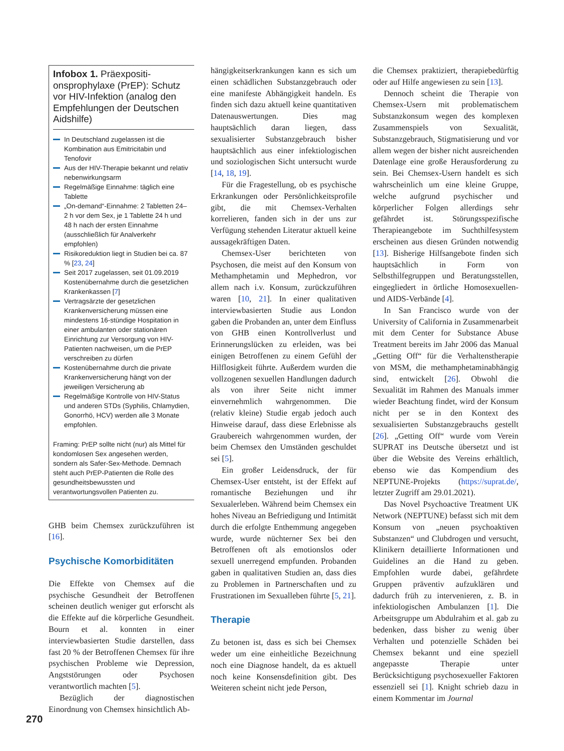Infobox 1. Präexpositi­onsprophylaxe (PrEP): Schutz vor HIV-Infektion (analog den Empfehlungen der Deutschen Aidshilfe)
In Deutschland zugelassen ist die Kombination aus Emitricitabin und Tenofovir
Aus der HIV-Therapie bekannt und relativ nebenwirkungsarm
Regelmäßige Einnahme: täglich eine Tablette
„On-demand“-Einnahme: 2 Tabletten 24–2 h vor dem Sex, je 1 Tablette 24 h und 48 h nach der ersten Einnahme (ausschließlich für Analverkehr empfohlen)
Risikoreduktion liegt in Studien bei ca. 87 % [23, 24]
Seit 2017 zugelassen, seit 01.09.2019 Kostenübernahme durch die gesetzlichen Krankenkassen [7]
Vertragsärzte der gesetzlichen Krankenversicherung müssen eine mindestens 16-stündige Hospitation in einer ambulanten oder stationären Einrichtung zur Versorgung von HIV-Patienten nachweisen, um die PrEP verschreiben zu dürfen
Kostenübernahme durch die private Krankenversicherung hängt von der jeweiligen Versicherung ab
Regelmäßige Kontrolle von HIV-Status und anderen STDs (Syphilis, Chlamydien, Gonorrhö, HCV) werden alle 3 Monate empfohlen.
Framing: PrEP sollte nicht (nur) als Mittel für kondomlosen Sex angesehen werden, sondern als Safer-Sex-Methode. Demnach steht auch PrEP-Patienten die Rolle des gesundheitsbewussten und verantwortungsvollen Patienten zu.
GHB beim Chemsex zurückzuführen ist [16].
Psychische Komorbiditäten
Die Effekte von Chemsex auf die psychische Gesundheit der Betroffenen scheinen deutlich weniger gut erforscht als die Effekte auf die körperliche Gesundheit. Bourn et al. konnten in einer interviewbasierten Studie darstellen, dass fast 20 % der Betroffenen Chemsex für ihre psychischen Probleme wie Depression, Angststörungen oder Psychosen verantwortlich machten [5].
Bezüglich der diagnostischen Einordnung von Chemsex hinsichtlich Ab-
hängigkeitserkrankungen kann es sich um einen schädlichen Substanzgebrauch oder eine manifeste Abhängigkeit handeln. Es finden sich dazu aktuell keine quantitativen Datenauswertungen. Dies mag hauptsächlich daran liegen, dass sexualisierter Substanzgebrauch bisher hauptsächlich aus einer infektiologischen und soziologischen Sicht untersucht wurde [14, 18, 19].
Für die Fragestellung, ob es psychische Erkrankungen oder Persönlichkeitsprofile gibt, die mit Chemsex-Verhalten korrelieren, fanden sich in der uns zur Verfügung stehenden Literatur aktuell keine aussagekräftigen Daten.
Chemsex-User berichteten von Psychosen, die meist auf den Konsum von Methamphetamin und Mephedron, vor allem nach i.v. Konsum, zurückzuführen waren [10, 21]. In einer qualitativen interviewbasierten Studie aus London gaben die Probanden an, unter dem Einfluss von GHB einen Kontrollverlust und Erinnerungslücken zu erleiden, was bei einigen Betroffenen zu einem Gefühl der Hilflosigkeit führte. Außerdem wurden die vollzogenen sexuellen Handlungen dadurch als von ihrer Seite nicht immer einvernehmlich wahrgenommen. Die (relativ kleine) Studie ergab jedoch auch Hinweise darauf, dass diese Erlebnisse als Graubereich wahrgenommen wurden, der beim Chemsex den Umständen geschuldet sei [5].
Ein großer Leidensdruck, der für Chemsex-User entsteht, ist der Effekt auf romantische Beziehungen und ihr Sexualerleben. Während beim Chemsex ein hohes Niveau an Befriedigung und Intimität durch die erfolgte Enthemmung angegeben wurde, wurde nüchterner Sex bei den Betroffenen oft als emotionslos oder sexuell unerregend empfunden. Probanden gaben in qualitativen Studien an, dass dies zu Problemen in Partnerschaften und zu Frustrationen im Sexualleben führte [5, 21].
Therapie
Zu betonen ist, dass es sich bei Chemsex weder um eine einheitliche Bezeichnung noch eine Diagnose handelt, da es aktuell noch keine Konsensdefinition gibt. Des Weiteren scheint nicht jede Person,
die Chemsex praktiziert, therapiebedürftig oder auf Hilfe angewiesen zu sein [13].
Dennoch scheint die Therapie von Chemsex-Usern mit problematischem Substanzkonsum wegen des komplexen Zusammenspiels von Sexualität, Substanzgebrauch, Stigmatisierung und vor allem wegen der bisher nicht ausreichenden Datenlage eine große Herausforderung zu sein. Bei Chemsex-Usern handelt es sich wahrscheinlich um eine kleine Gruppe, welche aufgrund psychischer und körperlicher Folgen allerdings sehr gefährdet ist. Störungsspezifische Therapieangebote im Suchthilfesystem erscheinen aus diesen Gründen notwendig [13]. Bisherige Hilfsangebote finden sich hauptsächlich in Form von Selbsthilfegruppen und Beratungsstellen, eingegliedert in örtliche Homosexuellen- und AIDS-Verbände [4].
In San Francisco wurde von der University of California in Zusammenarbeit mit dem Center for Substance Abuse Treatment bereits im Jahr 2006 das Manual „Getting Off“ für die Verhaltenstherapie von MSM, die methamphetaminabhängig sind, entwickelt [26]. Obwohl die Sexualität im Rahmen des Manuals immer wieder Beachtung findet, wird der Konsum nicht per se in den Kontext des sexualisierten Substanzgebrauchs gestellt [26]. „Getting Off“ wurde vom Verein SUPRAT ins Deutsche übersetzt und ist über die Website des Vereins erhältlich, ebenso wie das Kompendium des NEPTUNE-Projekts (https://suprat.de/, letzter Zugriff am 29.01.2021).
Das Novel Psychoactive Treatment UK Network (NEPTUNE) befasst sich mit dem Konsum von „neuen psychoaktiven Substanzen“ und Clubdrogen und versucht, Klinikern detaillierte Informationen und Guidelines an die Hand zu geben. Empfohlen wurde dabei, gefährdete Gruppen präventiv aufzuklären und dadurch früh zu intervenieren, z. B. in infektiologischen Ambulanzen [1]. Die Arbeitsgruppe um Abdulrahim et al. gab zu bedenken, dass bisher zu wenig über Verhalten und potenzielle Schäden bei Chemsex bekannt und eine speziell angepasste Therapie unter Berücksichtigung psychosexueller Faktoren essenziell sei [1]. Knight schrieb dazu in einem Kommentar im Journal
270